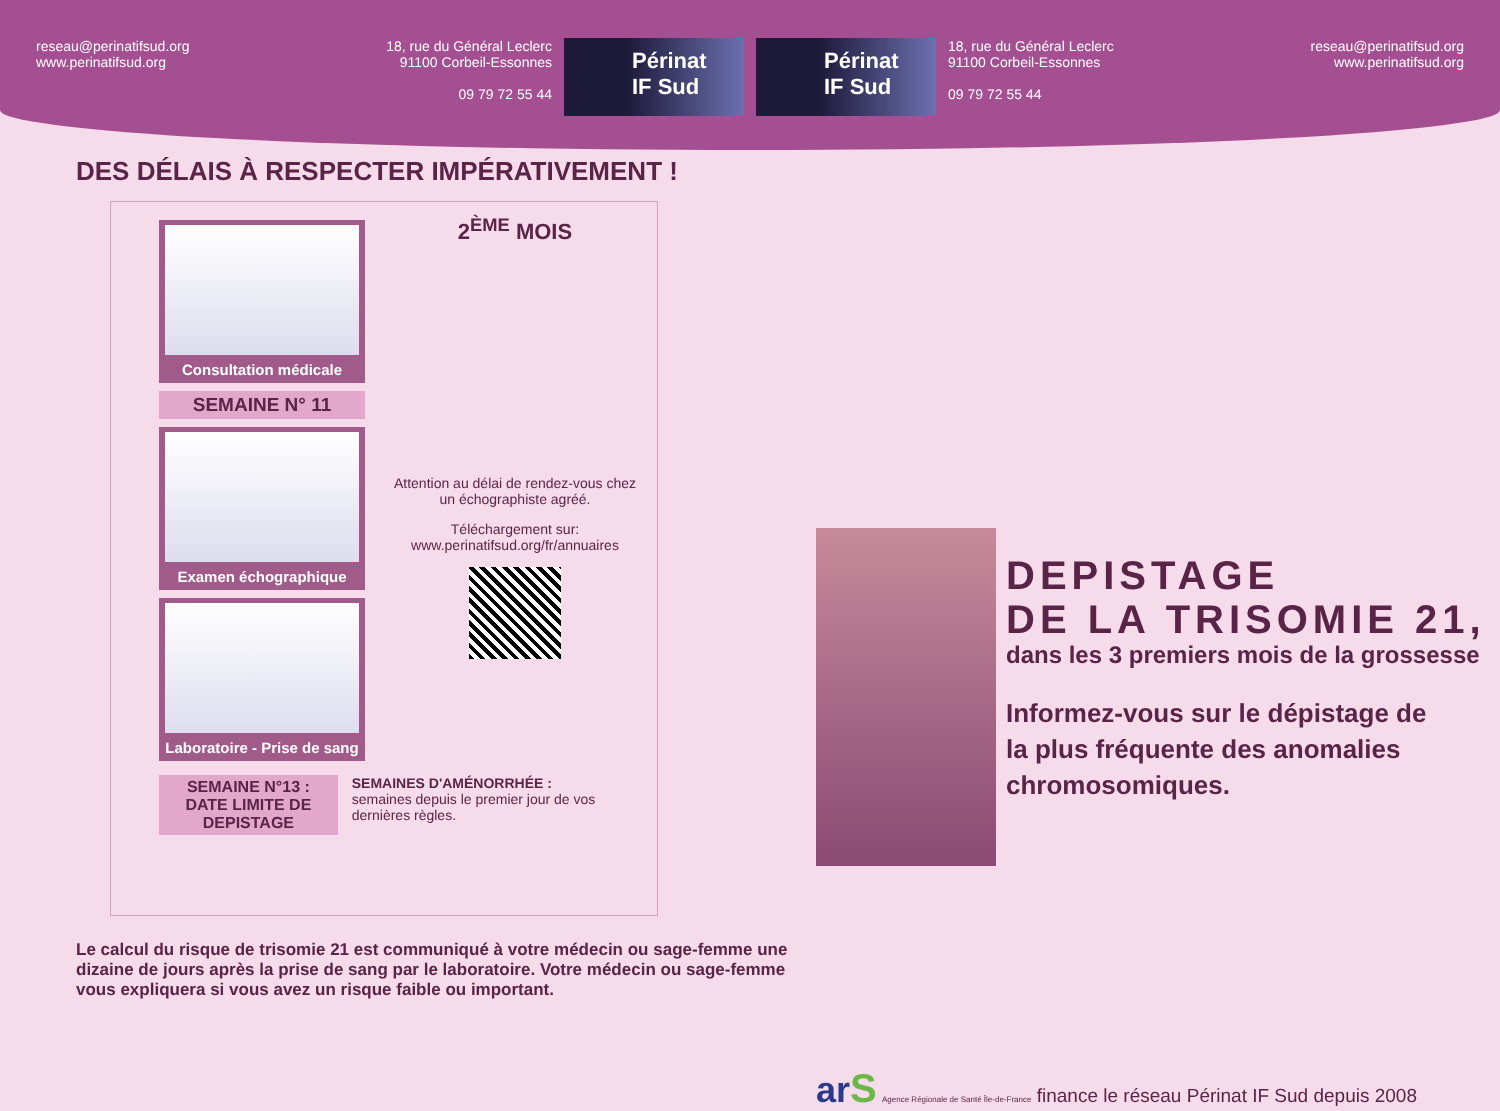reseau@perinatifsud.org
www.perinatifsud.org
18, rue du Général Leclerc
91100 Corbeil-Essonnes
09 79 72 55 44
Périnat IF Sud
Périnat IF Sud
18, rue du Général Leclerc
91100 Corbeil-Essonnes
09 79 72 55 44
reseau@perinatifsud.org
www.perinatifsud.org
DES DÉLAIS À RESPECTER IMPÉRATIVEMENT !
Consultation médicale
SEMAINE N° 11
Examen échographique
Laboratoire - Prise de sang
2<sup>ÈME</sup> MOIS
Attention au délai de rendez-vous chez un échographiste agréé.
Téléchargement sur:
www.perinatifsud.org/fr/annuaires
SEMAINE N°13 :
DATE LIMITE DE DEPISTAGE
SEMAINES D'AMÉNORRHÉE :
semaines depuis le premier jour de vos dernières règles.
Le calcul du risque de trisomie 21 est communiqué à votre médecin ou sage-femme une dizaine de jours après la prise de sang par le laboratoire. Votre médecin ou sage-femme vous expliquera si vous avez un risque faible ou important.
DEPISTAGE
DE LA TRISOMIE 21,
dans les 3 premiers mois de la grossesse
Informez-vous sur le dépistage de
la plus fréquente des anomalies
chromosomiques.
ar S Agence Régionale de Santé Île-de-France finance le réseau Périnat IF Sud depuis 2008